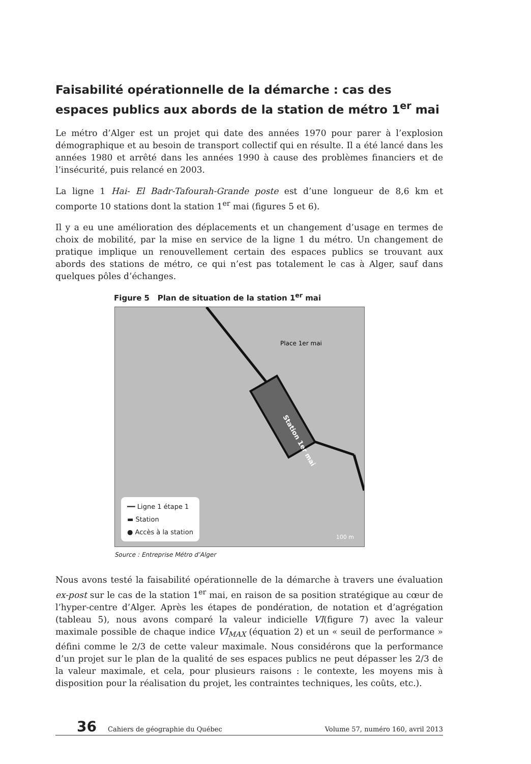Faisabilité opérationnelle de la démarche : cas des espaces publics aux abords de la station de métro 1<sup>er</sup> mai
Le métro d’Alger est un projet qui date des années 1970 pour parer à l’explosion démographique et au besoin de transport collectif qui en résulte. Il a été lancé dans les années 1980 et arrêté dans les années 1990 à cause des problèmes financiers et de l’insécurité, puis relancé en 2003.
La ligne 1 Hai- El Badr-Tafourah-Grande poste est d’une longueur de 8,6 km et comporte 10 stations dont la station 1<sup>er</sup> mai (figures 5 et 6).
Il y a eu une amélioration des déplacements et un changement d’usage en termes de choix de mobilité, par la mise en service de la ligne 1 du métro. Un changement de pratique implique un renouvellement certain des espaces publics se trouvant aux abords des stations de métro, ce qui n’est pas totalement le cas à Alger, sauf dans quelques pôles d’échanges.
Figure 5 Plan de situation de la station 1<sup>er</sup> mai
Station 1er mai
Place 1er mai
━━ Ligne 1 étape 1
▬ Station
● Accès à la station
100 m
Source : Entreprise Métro d’Alger
Nous avons testé la faisabilité opérationnelle de la démarche à travers une évaluation ex-post sur le cas de la station 1<sup>er</sup> mai, en raison de sa position stratégique au cœur de l’hyper-centre d’Alger. Après les étapes de pondération, de notation et d’agrégation (tableau 5), nous avons comparé la valeur indicielle VI(figure 7) avec la valeur maximale possible de chaque indice VI<sub>MAX</sub> (équation 2) et un « seuil de performance » défini comme le 2/3 de cette valeur maximale. Nous considérons que la performance d’un projet sur le plan de la qualité de ses espaces publics ne peut dépasser les 2/3 de la valeur maximale, et cela, pour plusieurs raisons : le contexte, les moyens mis à disposition pour la réalisation du projet, les contraintes techniques, les coûts, etc.).
36 Cahiers de géographie du Québec Volume 57, numéro 160, avril 2013